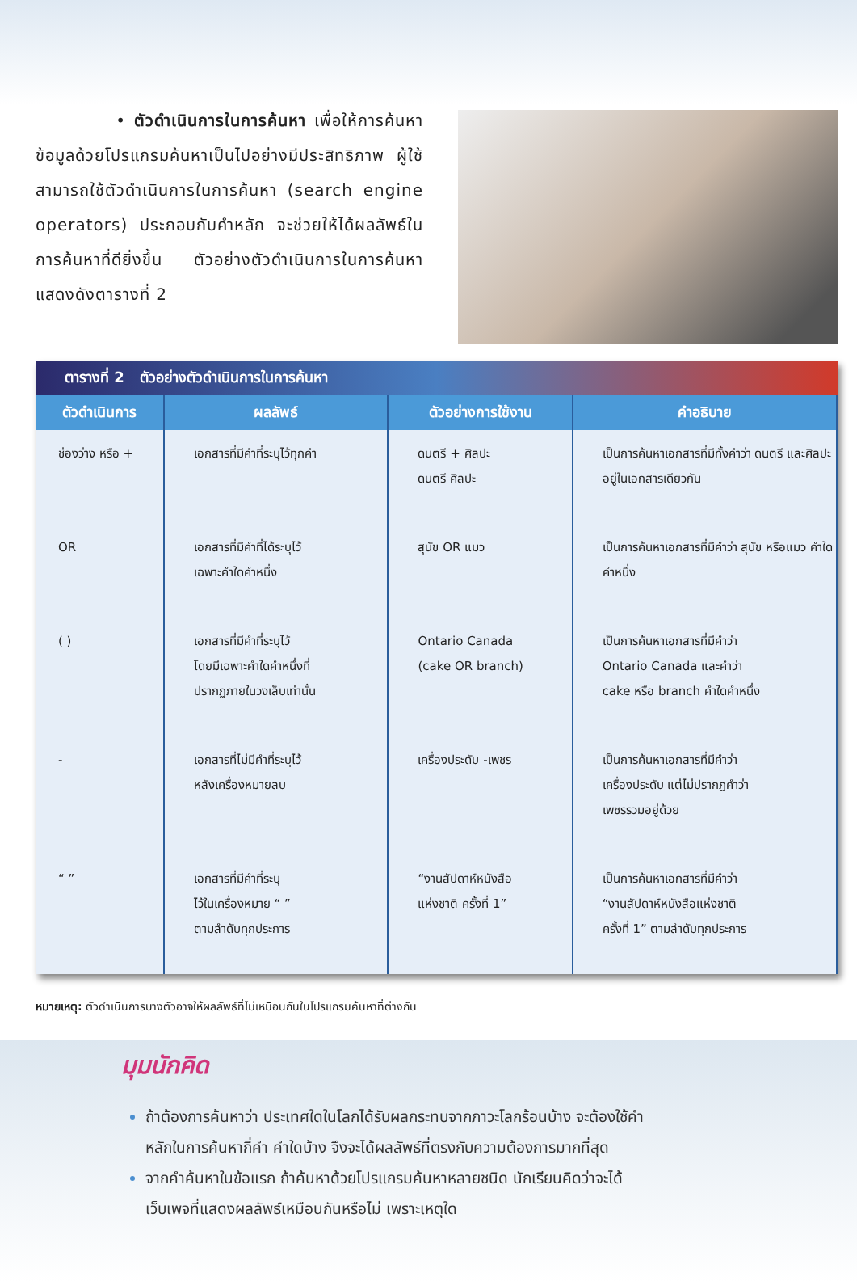• ตัวดำเนินการในการค้นหา เพื่อให้การค้นหาข้อมูลด้วยโปรแกรมค้นหาเป็นไปอย่างมีประสิทธิภาพ ผู้ใช้สามารถใช้ตัวดำเนินการในการค้นหา (search engine operators) ประกอบกับคำหลัก จะช่วยให้ได้ผลลัพธ์ในการค้นหาที่ดียิ่งขึ้น ตัวอย่างตัวดำเนินการในการค้นหา แสดงดังตารางที่ 2
ตารางที่ 2 ตัวอย่างตัวดำเนินการในการค้นหา
| ตัวดำเนินการ | ผลลัพธ์ | ตัวอย่างการใช้งาน | คำอธิบาย |
| --- | --- | --- | --- |
| ช่องว่าง หรือ + | เอกสารที่มีคำที่ระบุไว้ทุกคำ | ดนตรี + ศิลปะ ดนตรี ศิลปะ | เป็นการค้นหาเอกสารที่มีทั้งคำว่า ดนตรี และศิลปะ อยู่ในเอกสารเดียวกัน |
| OR | เอกสารที่มีคำที่ได้ระบุไว้ เฉพาะคำใดคำหนึ่ง | สุนัข OR แมว | เป็นการค้นหาเอกสารที่มีคำว่า สุนัข หรือแมว คำใดคำหนึ่ง |
| ( ) | เอกสารที่มีคำที่ระบุไว้ โดยมีเฉพาะคำใดคำหนึ่งที่ ปรากฏภายในวงเล็บเท่านั้น | Ontario Canada (cake OR branch) | เป็นการค้นหาเอกสารที่มีคำว่า Ontario Canada และคำว่า cake หรือ branch คำใดคำหนึ่ง |
| - | เอกสารที่ไม่มีคำที่ระบุไว้ หลังเครื่องหมายลบ | เครื่องประดับ -เพชร | เป็นการค้นหาเอกสารที่มีคำว่า เครื่องประดับ แต่ไม่ปรากฏคำว่า เพชรรวมอยู่ด้วย |
| “ ” | เอกสารที่มีคำที่ระบุ ไว้ในเครื่องหมาย “ ” ตามลำดับทุกประการ | “งานสัปดาห์หนังสือ แห่งชาติ ครั้งที่ 1” | เป็นการค้นหาเอกสารที่มีคำว่า “งานสัปดาห์หนังสือแห่งชาติ ครั้งที่ 1” ตามลำดับทุกประการ |
หมายเหตุ: ตัวดำเนินการบางตัวอาจให้ผลลัพธ์ที่ไม่เหมือนกันในโปรแกรมค้นหาที่ต่างกัน
มุมนักคิด
ถ้าต้องการค้นหาว่า ประเทศใดในโลกได้รับผลกระทบจากภาวะโลกร้อนบ้าง จะต้องใช้คำหลักในการค้นหากี่คำ คำใดบ้าง จึงจะได้ผลลัพธ์ที่ตรงกับความต้องการมากที่สุด
จากคำค้นหาในข้อแรก ถ้าค้นหาด้วยโปรแกรมค้นหาหลายชนิด นักเรียนคิดว่าจะได้เว็บเพจที่แสดงผลลัพธ์เหมือนกันหรือไม่ เพราะเหตุใด